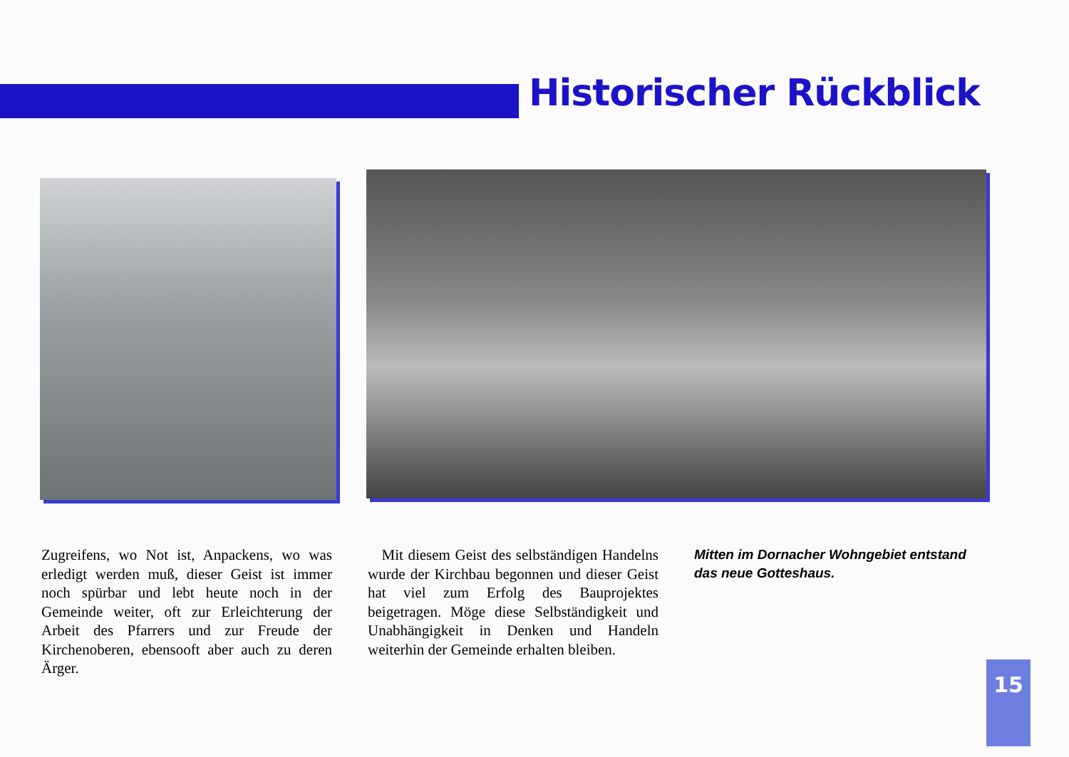Historischer Rückblick
Zugreifens, wo Not ist, Anpackens, wo was erledigt werden muß, dieser Geist ist immer noch spürbar und lebt heute noch in der Gemeinde weiter, oft zur Erleichterung der Arbeit des Pfarrers und zur Freude der Kirchenoberen, ebensooft aber auch zu deren Ärger.
Mit diesem Geist des selbständigen Handelns wurde der Kirchbau begonnen und dieser Geist hat viel zum Erfolg des Bauprojektes beigetragen. Möge diese Selbständigkeit und Unabhängigkeit in Denken und Handeln weiterhin der Gemeinde erhalten bleiben.
Mitten im Dornacher Wohngebiet entstand das neue Gotteshaus.
15